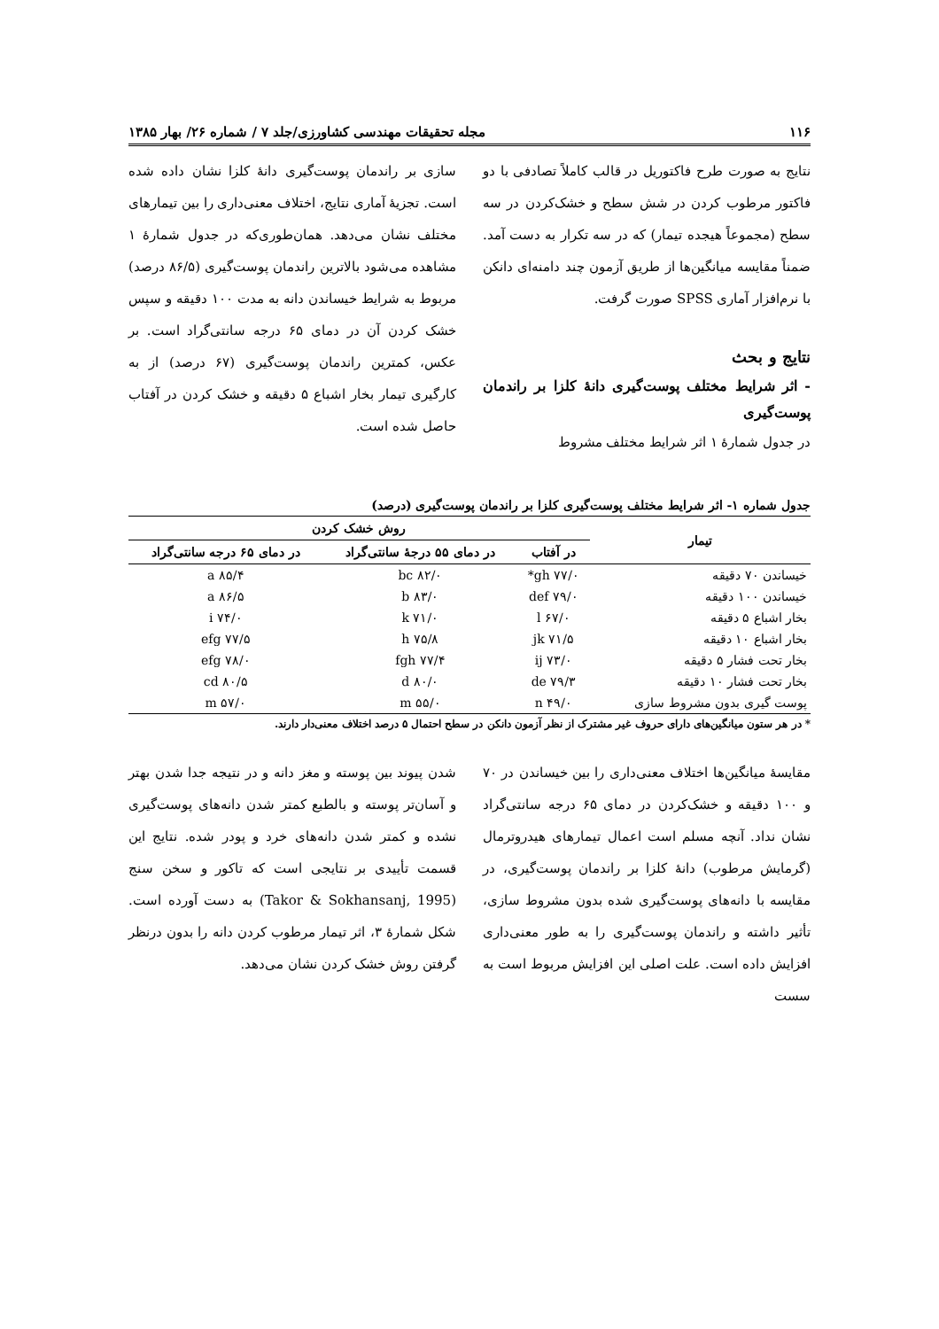۱۱۶ مجله تحقیقات مهندسی کشاورزی/جلد ۷ / شماره ۲۶/ بهار ۱۳۸۵
نتایج به صورت طرح فاکتوریل در قالب کاملاً تصادفی با دو فاکتور مرطوب کردن در شش سطح و خشک‌کردن در سه سطح (مجموعاً هیجده تیمار) که در سه تکرار به دست آمد. ضمناً مقایسه میانگین‌ها از طریق آزمون چند دامنه‌ای دانکن با نرم‌افزار آماری SPSS صورت گرفت.
نتایج و بحث
- اثر شرایط مختلف پوست‌گیری دانهٔ کلزا بر راندمان پوست‌گیری
در جدول شمارهٔ ۱ اثر شرایط مختلف مشروط
سازی بر راندمان پوست‌گیری دانهٔ کلزا نشان داده شده است. تجزیهٔ آماری نتایج، اختلاف معنی‌داری را بین تیمارهای مختلف نشان می‌دهد. همان‌طوری‌که در جدول شمارهٔ ۱ مشاهده می‌شود بالاترین راندمان پوست‌گیری (۸۶/۵ درصد) مربوط به شرایط خیساندن دانه به مدت ۱۰۰ دقیقه و سپس خشک کردن آن در دمای ۶۵ درجه سانتی‌گراد است. بر عکس، کمترین راندمان پوست‌گیری (۶۷ درصد) از به کارگیری تیمار بخار اشباع ۵ دقیقه و خشک کردن در آفتاب حاصل شده است.
جدول شماره ۱- اثر شرایط مختلف پوست‌گیری کلزا بر راندمان پوست‌گیری (درصد)
| تیمار | روش خشک کردن | | |
| --- | --- | --- | --- |
| | در آفتاب | در دمای ۵۵ درجهٔ سانتی‌گراد | در دمای ۶۵ درجه سانتی‌گراد |
| خیساندن ۷۰ دقیقه | ۷۷/۰ gh* | ۸۲/۰ bc | ۸۵/۴ a |
| خیساندن ۱۰۰ دقیقه | ۷۹/۰ def | ۸۳/۰ b | ۸۶/۵ a |
| بخار اشباع ۵ دقیقه | ۶۷/۰ l | ۷۱/۰ k | ۷۴/۰ i |
| بخار اشباع ۱۰ دقیقه | ۷۱/۵ jk | ۷۵/۸ h | ۷۷/۵ efg |
| بخار تحت فشار ۵ دقیقه | ۷۳/۰ ij | ۷۷/۴ fgh | ۷۸/۰ efg |
| بخار تحت فشار ۱۰ دقیقه | ۷۹/۳ de | ۸۰/۰ d | ۸۰/۵ cd |
| پوست گیری بدون مشروط سازی | ۴۹/۰ n | ۵۵/۰ m | ۵۷/۰ m |
* در هر ستون میانگین‌های دارای حروف غیر مشترک از نظر آزمون دانکن در سطح احتمال ۵ درصد اختلاف معنی‌دار دارند.
مقایسهٔ میانگین‌ها اختلاف معنی‌داری را بین خیساندن در ۷۰ و ۱۰۰ دقیقه و خشک‌کردن در دمای ۶۵ درجه سانتی‌گراد نشان نداد. آنچه مسلم است اعمال تیمارهای هیدروترمال (گرمایش مرطوب) دانهٔ کلزا بر راندمان پوست‌گیری، در مقایسه با دانه‌های پوست‌گیری شده بدون مشروط سازی، تأثیر داشته و راندمان پوست‌گیری را به طور معنی‌داری افزایش داده است. علت اصلی این افزایش مربوط است به سست
شدن پیوند بین پوسته و مغز دانه و در نتیجه جدا شدن بهتر و آسان‌تر پوسته و بالطبع کمتر شدن دانه‌های پوست‌گیری نشده و کمتر شدن دانه‌های خرد و پودر شده. نتایج این قسمت تأییدی بر نتایجی است که تاکور و سخن سنج (Takor & Sokhansanj, 1995) به دست آورده است. شکل شمارهٔ ۳، اثر تیمار مرطوب کردن دانه را بدون درنظر گرفتن روش خشک کردن نشان می‌دهد.